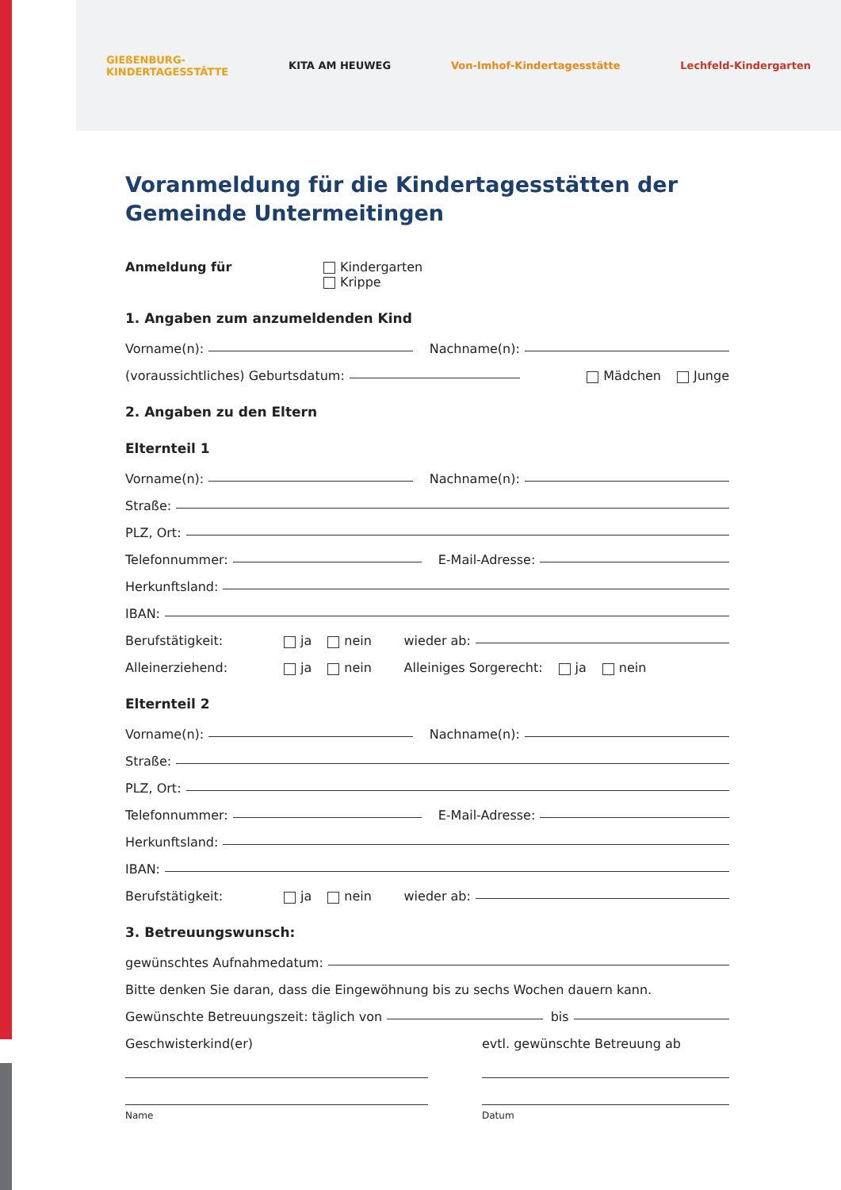GIEßENBURG-
KINDERTAGESSTÄTTE KITA AM HEUWEG Von-Imhof-Kindertagesstätte Lechfeld-Kindergarten
Voranmeldung für die Kindertagesstätten der Gemeinde Untermeitingen
Anmeldung für Kindergarten
Krippe
1. Angaben zum anzumeldenden Kind
Vorname(n): Nachname(n):
(voraussichtliches) Geburtsdatum: Mädchen Junge
2. Angaben zu den Eltern
Elternteil 1
Vorname(n): Nachname(n):
Straße:
PLZ, Ort:
Telefonnummer: E-Mail-Adresse:
Herkunftsland:
IBAN:
Berufstätigkeit: ja nein wieder ab:
Alleinerziehend: ja nein Alleiniges Sorgerecht: ja nein
Elternteil 2
Vorname(n): Nachname(n):
Straße:
PLZ, Ort:
Telefonnummer: E-Mail-Adresse:
Herkunftsland:
IBAN:
Berufstätigkeit: ja nein wieder ab:
3. Betreuungswunsch:
gewünschtes Aufnahmedatum:
Bitte denken Sie daran, dass die Eingewöhnung bis zu sechs Wochen dauern kann.
Gewünschte Betreuungszeit: täglich von bis
Geschwisterkind(er) evtl. gewünschte Betreuung ab
Name Datum